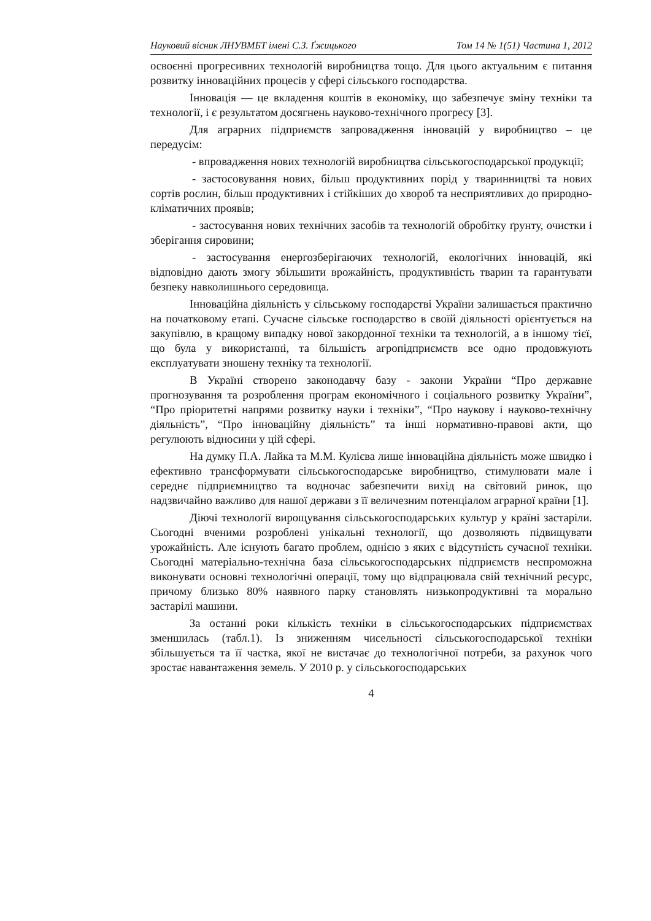Науковий вісник ЛНУВМБТ імені С.З. Ґжицького Том 14 № 1(51) Частина 1, 2012
освоєнні прогресивних технологій виробництва тощо. Для цього актуальним є питання розвитку інноваційних процесів у сфері сільського господарства.
Інновація — це вкладення коштів в економіку, що забезпечує зміну техніки та технології, і є результатом досягнень науково-технічного прогресу [3].
Для аграрних підприємств запровадження інновацій у виробництво – це передусім:
- впровадження нових технологій виробництва сільськогосподарської продукції;
- застосовування нових, більш продуктивних порід у тваринництві та нових сортів рослин, більш продуктивних і стійкіших до хвороб та несприятливих до природно-кліматичних проявів;
- застосування нових технічних засобів та технологій обробітку ґрунту, очистки і зберігання сировини;
- застосування енергозберігаючих технологій, екологічних інновацій, які відповідно дають змогу збільшити врожайність, продуктивність тварин та гарантувати безпеку навколишнього середовища.
Інноваційна діяльність у сільському господарстві України залишається практично на початковому етапі. Сучасне сільське господарство в своїй діяльності орієнтується на закупівлю, в кращому випадку нової закордонної техніки та технологій, а в іншому тієї, що була у використанні, та більшість агропідприємств все одно продовжують експлуатувати зношену техніку та технології.
В Україні створено законодавчу базу - закони України “Про державне прогнозування та розроблення програм економічного і соціального розвитку України”, “Про пріоритетні напрями розвитку науки і техніки”, “Про наукову і науково-технічну діяльність”, “Про інноваційну діяльність” та інші нормативно-правові акти, що регулюють відносини у цій сфері.
На думку П.А. Лайка та М.М. Кулієва лише інноваційна діяльність може швидко і ефективно трансформувати сільськогосподарське виробництво, стимулювати мале і середнє підприємництво та водночас забезпечити вихід на світовий ринок, що надзвичайно важливо для нашої держави з її величезним потенціалом аграрної країни [1].
Діючі технології вирощування сільськогосподарських культур у країні застаріли. Сьогодні вченими розроблені унікальні технології, що дозволяють підвищувати урожайність. Але існують багато проблем, однією з яких є відсутність сучасної техніки. Сьогодні матеріально-технічна база сільськогосподарських підприємств неспроможна виконувати основні технологічні операції, тому що відпрацювала свій технічний ресурс, причому близько 80% наявного парку становлять низькопродуктивні та морально застарілі машини.
За останні роки кількість техніки в сільськогосподарських підприємствах зменшилась (табл.1). Із зниженням чисельності сільськогосподарської техніки збільшується та її частка, якої не вистачає до технологічної потреби, за рахунок чого зростає навантаження земель. У 2010 р. у сільськогосподарських
4